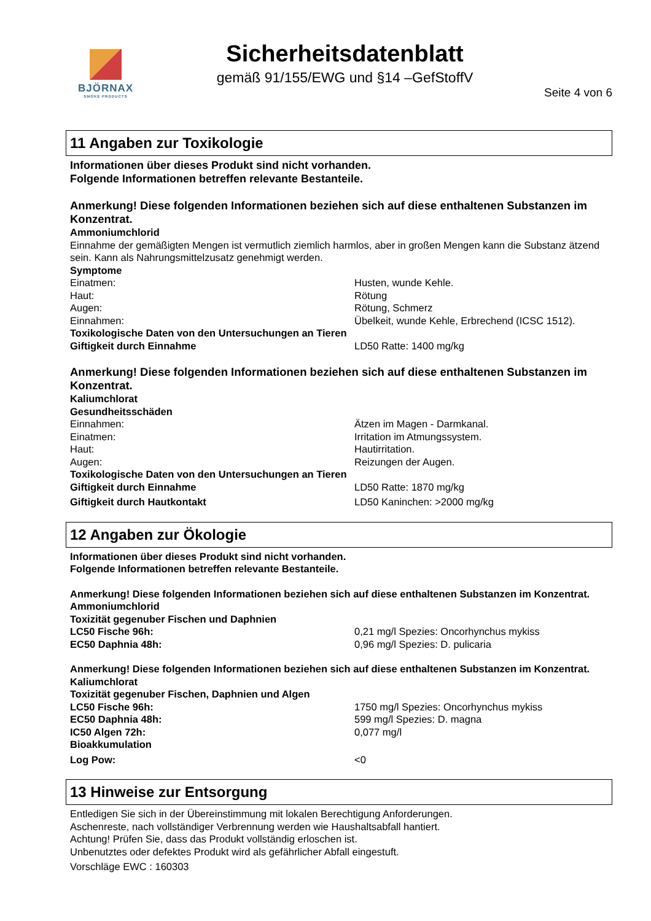BJÖRNAX
SMOKE PRODUCTS
Sicherheitsdatenblatt
gemäß 91/155/EWG und §14 –GefStoffV
Seite 4 von 6
11 Angaben zur Toxikologie
Informationen über dieses Produkt sind nicht vorhanden.
Folgende Informationen betreffen relevante Bestanteile.
Anmerkung! Diese folgenden Informationen beziehen sich auf diese enthaltenen Substanzen im Konzentrat.
Ammoniumchlorid
Einnahme der gemäßigten Mengen ist vermutlich ziemlich harmlos, aber in großen Mengen kann die Substanz ätzend sein. Kann als Nahrungsmittelzusatz genehmigt werden.
Symptome
| Einatmen: | Husten, wunde Kehle. |
| Haut: | Rötung |
| Augen: | Rötung, Schmerz |
| Einnahmen: | Übelkeit, wunde Kehle, Erbrechend (ICSC 1512). |
| Toxikologische Daten von den Untersuchungen an Tieren | |
| Giftigkeit durch Einnahme | LD50 Ratte: 1400 mg/kg |
Anmerkung! Diese folgenden Informationen beziehen sich auf diese enthaltenen Substanzen im Konzentrat.
Kaliumchlorat
Gesundheitsschäden
| Einnahmen: | Ätzen im Magen - Darmkanal. |
| Einatmen: | Irritation im Atmungssystem. |
| Haut: | Hautirritation. |
| Augen: | Reizungen der Augen. |
| Toxikologische Daten von den Untersuchungen an Tieren | |
| Giftigkeit durch Einnahme | LD50 Ratte: 1870 mg/kg |
| Giftigkeit durch Hautkontakt | LD50 Kaninchen: >2000 mg/kg |
12 Angaben zur Ökologie
Informationen über dieses Produkt sind nicht vorhanden.
Folgende Informationen betreffen relevante Bestanteile.
Anmerkung! Diese folgenden Informationen beziehen sich auf diese enthaltenen Substanzen im Konzentrat.
Ammoniumchlorid
Toxizität gegenuber Fischen und Daphnien
| LC50 Fische 96h: | 0,21 mg/l Spezies: Oncorhynchus mykiss |
| EC50 Daphnia 48h: | 0,96 mg/l Spezies: D. pulicaria |
Anmerkung! Diese folgenden Informationen beziehen sich auf diese enthaltenen Substanzen im Konzentrat.
Kaliumchlorat
Toxizität gegenuber Fischen, Daphnien und Algen
| LC50 Fische 96h: | 1750 mg/l Spezies: Oncorhynchus mykiss |
| EC50 Daphnia 48h: | 599 mg/l Spezies: D. magna |
| IC50 Algen 72h: | 0,077 mg/l |
| Bioakkumulation | |
| Log Pow: | <0 |
13 Hinweise zur Entsorgung
Entledigen Sie sich in der Übereinstimmung mit lokalen Berechtigung Anforderungen.
Aschenreste, nach vollständiger Verbrennung werden wie Haushaltsabfall hantiert.
Achtung! Prüfen Sie, dass das Produkt vollständig erloschen ist.
Unbenutztes oder defektes Produkt wird als gefährlicher Abfall eingestuft.
Vorschläge EWC : 160303